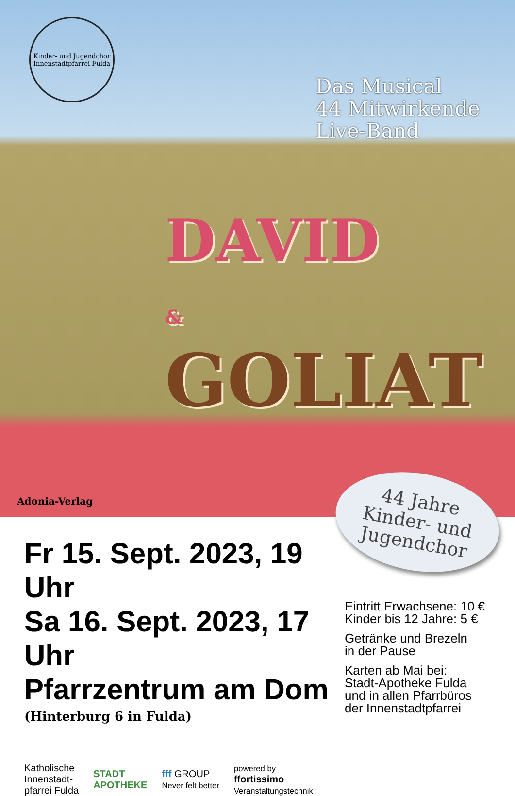Kinder- und Jugendchor
Innenstadtpfarrei Fulda
Das Musical
44 Mitwirkende
Live-Band
DAVID
&
GOLIAT
Adonia-Verlag
44 Jahre
Kinder- und
Jugendchor
Fr 15. Sept. 2023, 19 Uhr
Sa 16. Sept. 2023, 17 Uhr
Pfarrzentrum am Dom
(Hinterburg 6 in Fulda)
Katholische
Innenstadt-
pfarrei Fulda
STADT
APOTHEKE
fff GROUP
Never felt better
powered by
ffortissimo
Veranstaltungstechnik
Eintritt Erwachsene: 10 €
Kinder bis 12 Jahre: 5 €
Getränke und Brezeln
in der Pause
Karten ab Mai bei:
Stadt-Apotheke Fulda
und in allen Pfarrbüros
der Innenstadtpfarrei